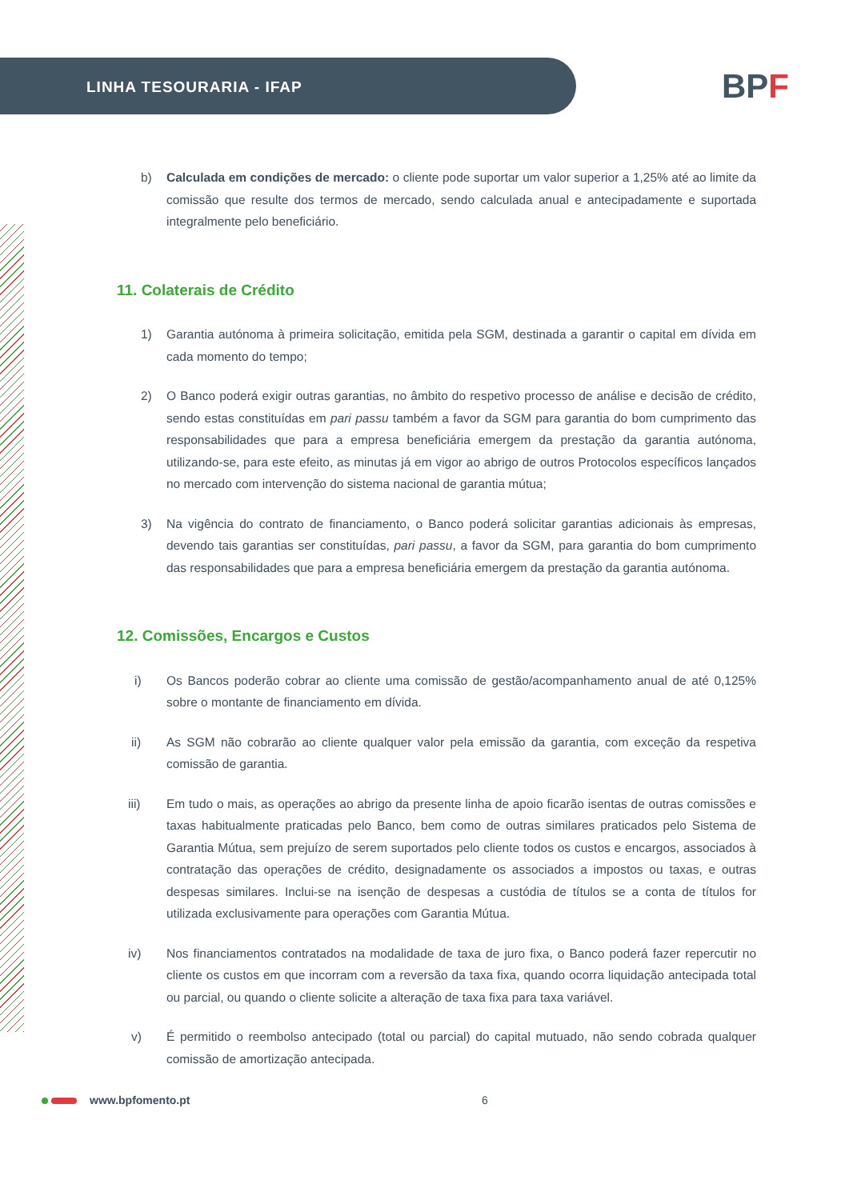LINHA TESOURARIA - IFAP
BPF
b) Calculada em condições de mercado: o cliente pode suportar um valor superior a 1,25% até ao limite da comissão que resulte dos termos de mercado, sendo calculada anual e antecipadamente e suportada integralmente pelo beneficiário.
11. Colaterais de Crédito
1) Garantia autónoma à primeira solicitação, emitida pela SGM, destinada a garantir o capital em dívida em cada momento do tempo;
2) O Banco poderá exigir outras garantias, no âmbito do respetivo processo de análise e decisão de crédito, sendo estas constituídas em pari passu também a favor da SGM para garantia do bom cumprimento das responsabilidades que para a empresa beneficiária emergem da prestação da garantia autónoma, utilizando-se, para este efeito, as minutas já em vigor ao abrigo de outros Protocolos específicos lançados no mercado com intervenção do sistema nacional de garantia mútua;
3) Na vigência do contrato de financiamento, o Banco poderá solicitar garantias adicionais às empresas, devendo tais garantias ser constituídas, pari passu, a favor da SGM, para garantia do bom cumprimento das responsabilidades que para a empresa beneficiária emergem da prestação da garantia autónoma.
12. Comissões, Encargos e Custos
i) Os Bancos poderão cobrar ao cliente uma comissão de gestão/acompanhamento anual de até 0,125% sobre o montante de financiamento em dívida.
ii) As SGM não cobrarão ao cliente qualquer valor pela emissão da garantia, com exceção da respetiva comissão de garantia.
iii) Em tudo o mais, as operações ao abrigo da presente linha de apoio ficarão isentas de outras comissões e taxas habitualmente praticadas pelo Banco, bem como de outras similares praticados pelo Sistema de Garantia Mútua, sem prejuízo de serem suportados pelo cliente todos os custos e encargos, associados à contratação das operações de crédito, designadamente os associados a impostos ou taxas, e outras despesas similares. Inclui-se na isenção de despesas a custódia de títulos se a conta de títulos for utilizada exclusivamente para operações com Garantia Mútua.
iv) Nos financiamentos contratados na modalidade de taxa de juro fixa, o Banco poderá fazer repercutir no cliente os custos em que incorram com a reversão da taxa fixa, quando ocorra liquidação antecipada total ou parcial, ou quando o cliente solicite a alteração de taxa fixa para taxa variável.
v) É permitido o reembolso antecipado (total ou parcial) do capital mutuado, não sendo cobrada qualquer comissão de amortização antecipada.
www.bpfomento.pt 6